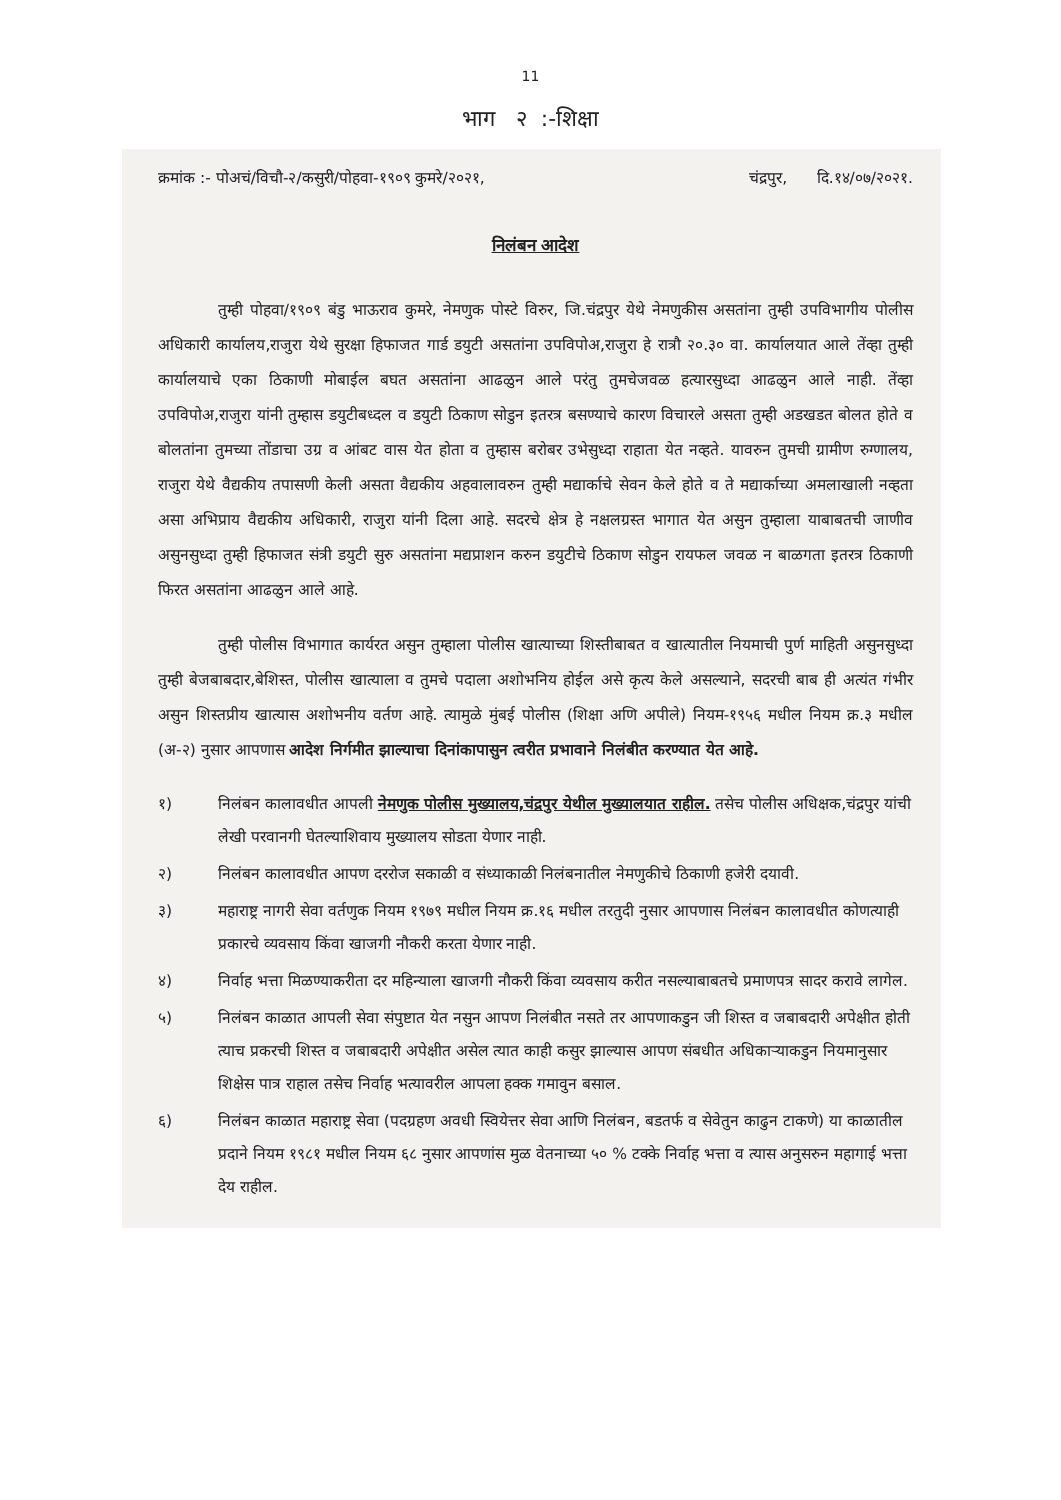11
भाग २ :-शिक्षा
क्रमांक :- पोअचं/विचौ-२/कसुरी/पोहवा-१९०९ कुमरे/२०२१, चंद्रपुर, दि.१४/०७/२०२१.
निलंबन आदेश
तुम्ही पोहवा/१९०९ बंडु भाऊराव कुमरे, नेमणुक पोस्टे विरुर, जि.चंद्रपुर येथे नेमणुकीस असतांना तुम्ही उपविभागीय पोलीस अधिकारी कार्यालय,राजुरा येथे सुरक्षा हिफाजत गार्ड डयुटी असतांना उपविपोअ,राजुरा हे रात्रौ २०.३० वा. कार्यालयात आले तेंव्हा तुम्ही कार्यालयाचे एका ठिकाणी मोबाईल बघत असतांना आढळुन आले परंतु तुमचेजवळ हत्यारसुध्दा आढळुन आले नाही. तेंव्हा उपविपोअ,राजुरा यांनी तुम्हास डयुटीबध्दल व डयुटी ठिकाण सोडुन इतरत्र बसण्याचे कारण विचारले असता तुम्ही अडखडत बोलत होते व बोलतांना तुमच्या तोंडाचा उग्र व आंबट वास येत होता व तुम्हास बरोबर उभेसुध्दा राहाता येत नव्हते. यावरुन तुमची ग्रामीण रुग्णालय, राजुरा येथे वैद्यकीय तपासणी केली असता वैद्यकीय अहवालावरुन तुम्ही मद्यार्काचे सेवन केले होते व ते मद्यार्काच्या अमलाखाली नव्हता असा अभिप्राय वैद्यकीय अधिकारी, राजुरा यांनी दिला आहे. सदरचे क्षेत्र हे नक्षलग्रस्त भागात येत असुन तुम्हाला याबाबतची जाणीव असुनसुध्दा तुम्ही हिफाजत संत्री डयुटी सुरु असतांना मद्यप्राशन करुन डयुटीचे ठिकाण सोडुन रायफल जवळ न बाळगता इतरत्र ठिकाणी फिरत असतांना आढळुन आले आहे.
तुम्ही पोलीस विभागात कार्यरत असुन तुम्हाला पोलीस खात्याच्या शिस्तीबाबत व खात्यातील नियमाची पुर्ण माहिती असुनसुध्दा तुम्ही बेजबाबदार,बेशिस्त, पोलीस खात्याला व तुमचे पदाला अशोभनिय होईल असे कृत्य केले असल्याने, सदरची बाब ही अत्यंत गंभीर असुन शिस्तप्रीय खात्यास अशोभनीय वर्तण आहे. त्यामुळे मुंबई पोलीस (शिक्षा अणि अपीले) नियम-१९५६ मधील नियम क्र.३ मधील (अ-२) नुसार आपणास आदेश निर्गमीत झाल्याचा दिनांकापासुन त्वरीत प्रभावाने निलंबीत करण्यात येत आहे.
१) निलंबन कालावधीत आपली नेमणुक पोलीस मुख्यालय,चंद्रपुर येथील मुख्यालयात राहील. तसेच पोलीस अधिक्षक,चंद्रपुर यांची लेखी परवानगी घेतल्याशिवाय मुख्यालय सोडता येणार नाही.
२) निलंबन कालावधीत आपण दररोज सकाळी व संध्याकाळी निलंबनातील नेमणुकीचे ठिकाणी हजेरी दयावी.
३) महाराष्ट्र नागरी सेवा वर्तणुक नियम १९७९ मधील नियम क्र.१६ मधील तरतुदी नुसार आपणास निलंबन कालावधीत कोणत्याही प्रकारचे व्यवसाय किंवा खाजगी नौकरी करता येणार नाही.
४) निर्वाह भत्ता मिळण्याकरीता दर महिन्याला खाजगी नौकरी किंवा व्यवसाय करीत नसल्याबाबतचे प्रमाणपत्र सादर करावे लागेल.
५) निलंबन काळात आपली सेवा संपुष्टात येत नसुन आपण निलंबीत नसते तर आपणाकडुन जी शिस्त व जबाबदारी अपेक्षीत होती त्याच प्रकरची शिस्त व जबाबदारी अपेक्षीत असेल त्यात काही कसुर झाल्यास आपण संबधीत अधिकाऱ्याकडुन नियमानुसार शिक्षेस पात्र राहाल तसेच निर्वाह भत्यावरील आपला हक्क गमावुन बसाल.
६) निलंबन काळात महाराष्ट्र सेवा (पदग्रहण अवधी स्वियेत्तर सेवा आणि निलंबन, बडतर्फ व सेवेतुन काढुन टाकणे) या काळातील प्रदाने नियम १९८१ मधील नियम ६८ नुसार आपणांस मुळ वेतनाच्या ५० % टक्के निर्वाह भत्ता व त्यास अनुसरुन महागाई भत्ता देय राहील.